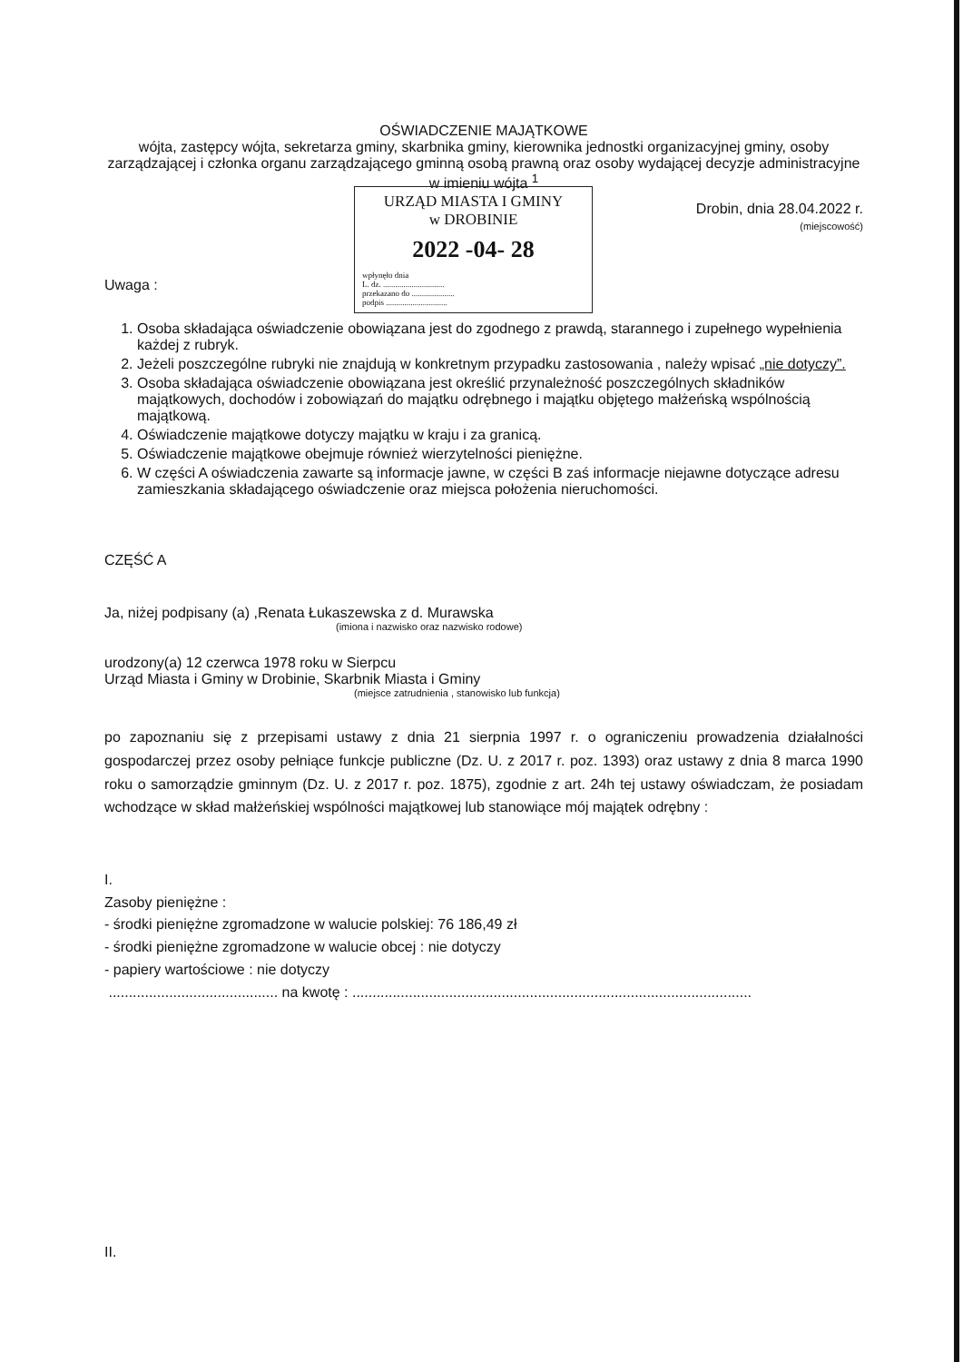OŚWIADCZENIE MAJĄTKOWE
wójta, zastępcy wójta, sekretarza gminy, skarbnika gminy, kierownika jednostki organizacyjnej gminy, osoby zarządzającej i członka organu zarządzającego gminną osobą prawną oraz osoby wydającej decyzje administracyjne w imieniu wójta <sup>1</sup>
URZĄD MIASTA I GMINY
w DROBINIE
2022 -04- 28
wpłynęło dnia
L. dz. ..............................
przekazano do .....................
podpis ..............................
Drobin, dnia 28.04.2022 r.
(miejscowość)
Uwaga :
1. Osoba składająca oświadczenie obowiązana jest do zgodnego z prawdą, starannego i zupełnego wypełnienia każdej z rubryk.
2. Jeżeli poszczególne rubryki nie znajdują w konkretnym przypadku zastosowania , należy wpisać „nie dotyczy”.
3. Osoba składająca oświadczenie obowiązana jest określić przynależność poszczególnych składników majątkowych, dochodów i zobowiązań do majątku odrębnego i majątku objętego małżeńską wspólnością majątkową.
4. Oświadczenie majątkowe dotyczy majątku w kraju i za granicą.
5. Oświadczenie majątkowe obejmuje również wierzytelności pieniężne.
6. W części A oświadczenia zawarte są informacje jawne, w części B zaś informacje niejawne dotyczące adresu zamieszkania składającego oświadczenie oraz miejsca położenia nieruchomości.
CZĘŚĆ A
Ja, niżej podpisany (a) ,Renata Łukaszewska z d. Murawska
(imiona i nazwisko oraz nazwisko rodowe)
urodzony(a) 12 czerwca 1978 roku w Sierpcu
Urząd Miasta i Gminy w Drobinie, Skarbnik Miasta i Gminy
(miejsce zatrudnienia , stanowisko lub funkcja)
po zapoznaniu się z przepisami ustawy z dnia 21 sierpnia 1997 r. o ograniczeniu prowadzenia działalności gospodarczej przez osoby pełniące funkcje publiczne (Dz. U. z 2017 r. poz. 1393) oraz ustawy z dnia 8 marca 1990 roku o samorządzie gminnym (Dz. U. z 2017 r. poz. 1875), zgodnie z art. 24h tej ustawy oświadczam, że posiadam wchodzące w skład małżeńskiej wspólności majątkowej lub stanowiące mój majątek odrębny :
I.
Zasoby pieniężne :
- środki pieniężne zgromadzone w walucie polskiej: 76 186,49 zł
- środki pieniężne zgromadzone w walucie obcej : nie dotyczy
- papiery wartościowe : nie dotyczy
.......................................... na kwotę : ...................................................................................................
II.